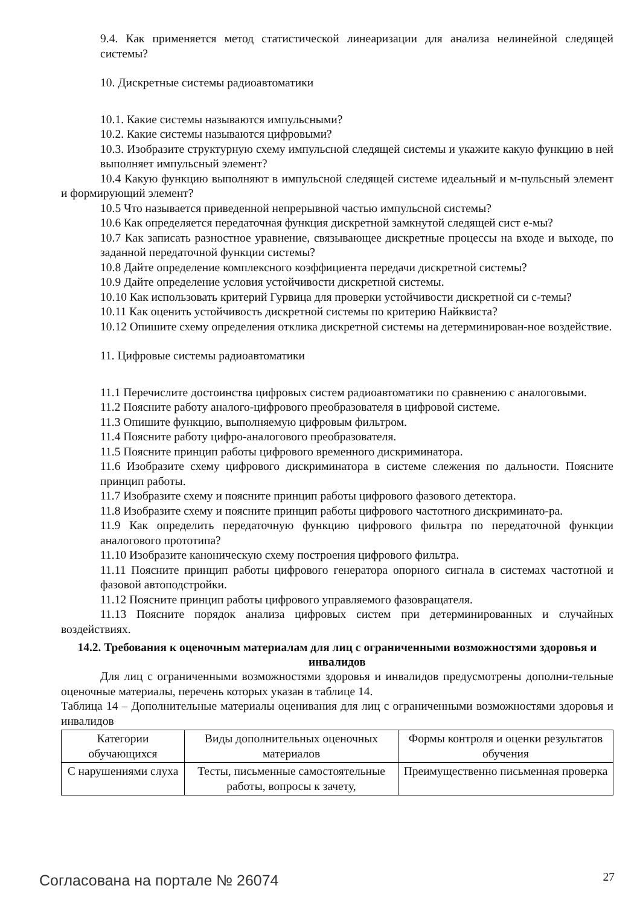9.4. Как применяется метод статистической линеаризации для анализа нелинейной следящей системы?
10. Дискретные системы радиоавтоматики
10.1. Какие системы называются импульсными?
10.2. Какие системы называются цифровыми?
10.3. Изобразите структурную схему импульсной следящей системы и укажите какую функцию в ней выполняет импульсный элемент?
10.4 Какую функцию выполняют в импульсной следящей системе идеальный и м-пульсный элемент и формирующий элемент?
10.5 Что называется приведенной непрерывной частью импульсной системы?
10.6 Как определяется передаточная функция дискретной замкнутой следящей сист е-мы?
10.7 Как записать разностное уравнение, связывающее дискретные процессы на входе и выходе, по заданной передаточной функции системы?
10.8 Дайте определение комплексного коэффициента передачи дискретной системы?
10.9 Дайте определение условия устойчивости дискретной системы.
10.10 Как использовать критерий Гурвица для проверки устойчивости дискретной си с-темы?
10.11 Как оценить устойчивость дискретной системы по критерию Найквиста?
10.12 Опишите схему определения отклика дискретной системы на детерминирован-ное воздействие.
11. Цифровые системы радиоавтоматики
11.1 Перечислите достоинства цифровых систем радиоавтоматики по сравнению с аналоговыми.
11.2 Поясните работу аналого-цифрового преобразователя в цифровой системе.
11.3 Опишите функцию, выполняемую цифровым фильтром.
11.4 Поясните работу цифро-аналогового преобразователя.
11.5 Поясните принцип работы цифрового временного дискриминатора.
11.6 Изобразите схему цифрового дискриминатора в системе слежения по дальности. Поясните принцип работы.
11.7 Изобразите схему и поясните принцип работы цифрового фазового детектора.
11.8 Изобразите схему и поясните принцип работы цифрового частотного дискриминато-ра.
11.9 Как определить передаточную функцию цифрового фильтра по передаточной функции аналогового прототипа?
11.10 Изобразите каноническую схему построения цифрового фильтра.
11.11 Поясните принцип работы цифрового генератора опорного сигнала в системах частотной и фазовой автоподстройки.
11.12 Поясните принцип работы цифрового управляемого фазовращателя.
11.13 Поясните порядок анализа цифровых систем при детерминированных и случайных воздействиях.
14.2. Требования к оценочным материалам для лиц с ограниченными возможностями здоровья и инвалидов
Для лиц с ограниченными возможностями здоровья и инвалидов предусмотрены дополни-тельные оценочные материалы, перечень которых указан в таблице 14.
Таблица 14 – Дополнительные материалы оценивания для лиц с ограниченными возможностями здоровья и инвалидов
| Категории обучающихся | Виды дополнительных оценочных материалов | Формы контроля и оценки результатов обучения |
| С нарушениями слуха | Тесты, письменные самостоятельные работы, вопросы к зачету, | Преимущественно письменная проверка |
Согласована на портале № 26074 27